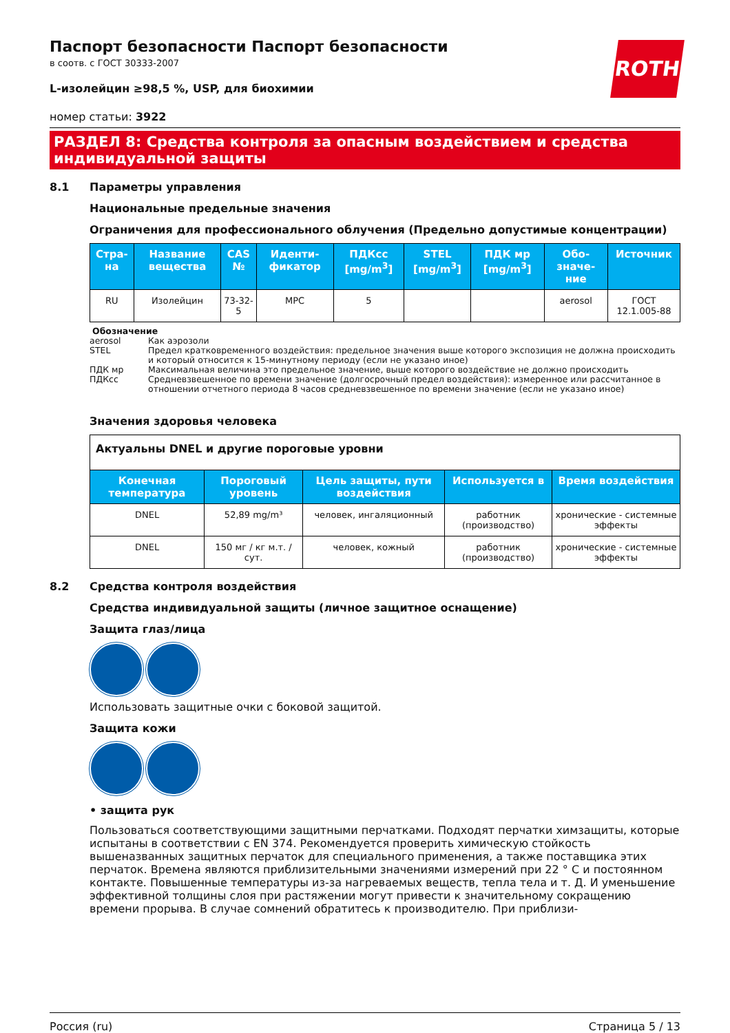ROTH
Паспорт безопасности Паспорт безопасности
в соотв. с ГОСТ 30333-2007
L-изолейцин ≥98,5 %, USP, для биохимии
номер статьи: 3922
РАЗДЕЛ 8: Средства контроля за опасным воздействием и средства индивидуальной защиты
8.1 Параметры управления
Национальные предельные значения
Ограничения для профессионального облучения (Предельно допустимые концентрации)
| Стра-на | Название вещества | CAS № | Иденти-фикатор | ПДКсс [mg/m<sup>3</sup>] | STEL [mg/m<sup>3</sup>] | ПДК мр [mg/m<sup>3</sup>] | Обо-значе-ние | Источник |
| --- | --- | --- | --- | --- | --- | --- | --- | --- |
| RU | Изолейцин | 73-32-5 | MPC | 5 | | | aerosol | ГОСТ 12.1.005-88 |
Обозначение
aerosol Как аэрозоли
STEL Предел кратковременного воздействия: предельное значения выше которого экспозиция не должна происходить и который относится к 15-минутному периоду (если не указано иное)
ПДК мр Максимальная величина это предельное значение, выше которого воздействие не должно происходить
ПДКсс Средневзвешенное по времени значение (долгосрочный предел воздействия): измеренное или рассчитанное в отношении отчетного периода 8 часов средневзвешенное по времени значение (если не указано иное)
Значения здоровья человека
| Актуальны DNEL и другие пороговые уровни | | | | |
| Конечная температура | Пороговый уровень | Цель защиты, пути воздействия | Используется в | Время воздействия |
| DNEL | 52,89 mg/m³ | человек, ингаляционный | работник (производство) | хронические - системные эффекты |
| DNEL | 150 мг / кг м.т. / сут. | человек, кожный | работник (производство) | хронические - системные эффекты |
8.2 Средства контроля воздействия
Средства индивидуальной защиты (личное защитное оснащение)
Защита глаз/лица
Использовать защитные очки с боковой защитой.
Защита кожи
• защита рук
Пользоваться соответствующими защитными перчатками. Подходят перчатки химзащиты, которые испытаны в соответствии с EN 374. Рекомендуется проверить химическую стойкость вышеназванных защитных перчаток для специального применения, а также поставщика этих перчаток. Времена являются приблизительными значениями измерений при 22 ° C и постоянном контакте. Повышенные температуры из-за нагреваемых веществ, тепла тела и т. Д. И уменьшение эффективной толщины слоя при растяжении могут привести к значительному сокращению времени прорыва. В случае сомнений обратитесь к производителю. При приблизи-
Россия (ru) Страница 5 / 13